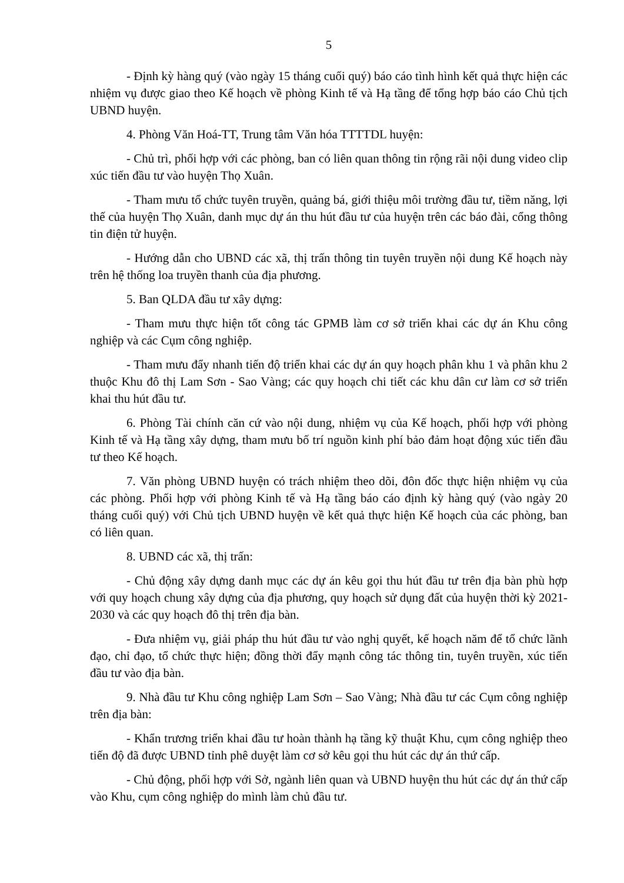5
- Định kỳ hàng quý (vào ngày 15 tháng cuối quý) báo cáo tình hình kết quả thực hiện các nhiệm vụ được giao theo Kế hoạch về phòng Kinh tế và Hạ tầng để tổng hợp báo cáo Chủ tịch UBND huyện.
4. Phòng Văn Hoá-TT, Trung tâm Văn hóa TTTTDL huyện:
- Chủ trì, phối hợp với các phòng, ban có liên quan thông tin rộng rãi nội dung video clip xúc tiến đầu tư vào huyện Thọ Xuân.
- Tham mưu tổ chức tuyên truyền, quảng bá, giới thiệu môi trường đầu tư, tiềm năng, lợi thế của huyện Thọ Xuân, danh mục dự án thu hút đầu tư của huyện trên các báo đài, cổng thông tin điện tử huyện.
- Hướng dẫn cho UBND các xã, thị trấn thông tin tuyên truyền nội dung Kế hoạch này trên hệ thống loa truyền thanh của địa phương.
5. Ban QLDA đầu tư xây dựng:
- Tham mưu thực hiện tốt công tác GPMB làm cơ sở triển khai các dự án Khu công nghiệp và các Cụm công nghiệp.
- Tham mưu đẩy nhanh tiến độ triển khai các dự án quy hoạch phân khu 1 và phân khu 2 thuộc Khu đô thị Lam Sơn - Sao Vàng; các quy hoạch chi tiết các khu dân cư làm cơ sở triển khai thu hút đầu tư.
6. Phòng Tài chính căn cứ vào nội dung, nhiệm vụ của Kế hoạch, phối hợp với phòng Kinh tế và Hạ tầng xây dựng, tham mưu bố trí nguồn kinh phí bảo đảm hoạt động xúc tiến đầu tư theo Kế hoạch.
7. Văn phòng UBND huyện có trách nhiệm theo dõi, đôn đốc thực hiện nhiệm vụ của các phòng. Phối hợp với phòng Kinh tế và Hạ tầng báo cáo định kỳ hàng quý (vào ngày 20 tháng cuối quý) với Chủ tịch UBND huyện về kết quả thực hiện Kế hoạch của các phòng, ban có liên quan.
8. UBND các xã, thị trấn:
- Chủ động xây dựng danh mục các dự án kêu gọi thu hút đầu tư trên địa bàn phù hợp với quy hoạch chung xây dựng của địa phương, quy hoạch sử dụng đất của huyện thời kỳ 2021-2030 và các quy hoạch đô thị trên địa bàn.
- Đưa nhiệm vụ, giải pháp thu hút đầu tư vào nghị quyết, kế hoạch năm để tổ chức lãnh đạo, chỉ đạo, tổ chức thực hiện; đồng thời đẩy mạnh công tác thông tin, tuyên truyền, xúc tiến đầu tư vào địa bàn.
9. Nhà đầu tư Khu công nghiệp Lam Sơn – Sao Vàng; Nhà đầu tư các Cụm công nghiệp trên địa bàn:
- Khẩn trương triển khai đầu tư hoàn thành hạ tầng kỹ thuật Khu, cụm công nghiệp theo tiến độ đã được UBND tỉnh phê duyệt làm cơ sở kêu gọi thu hút các dự án thứ cấp.
- Chủ động, phối hợp với Sở, ngành liên quan và UBND huyện thu hút các dự án thứ cấp vào Khu, cụm công nghiệp do mình làm chủ đầu tư.